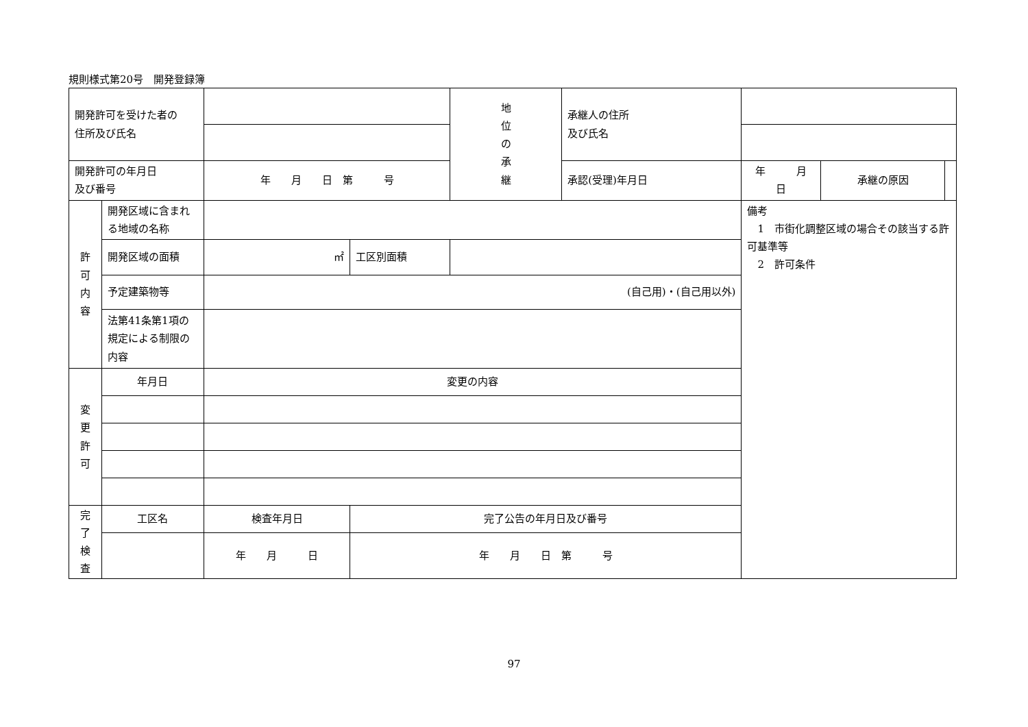規則様式第20号　開発登録簿
| 開発許可を受けた者の 住所及び氏名 | | | | 地 位 の 承 継 | 承継人の住所 及び氏名 | | | |
| 開発許可の年月日 及び番号 | | 年 月 日 第 号 | | | 承認(受理)年月日 | 年 月 日 | 承継の原因 | |
| 許 可 内 容 | 開発区域に含まれる地域の名称 | | | | | 備考 1 市街化調整区域の場合その該当する許可基準等 2 許可条件 | | |
| | 開発区域の面積 | ㎡ | 工区別面積 | | | | | |
| | 予定建築物等 | (自己用)・(自己用以外) | | | | | | |
| | 法第41条第1項の規定による制限の内容 | | | | | | | |
| 変 更 許 可 | 年月日 | 変更の内容 | | | | | | |
| 完 了 検 査 | 工区名 | 検査年月日 | 完了公告の年月日及び番号 | | | | | |
| | | 年 月 日 | 年 月 日 第 号 | | | | | |
97